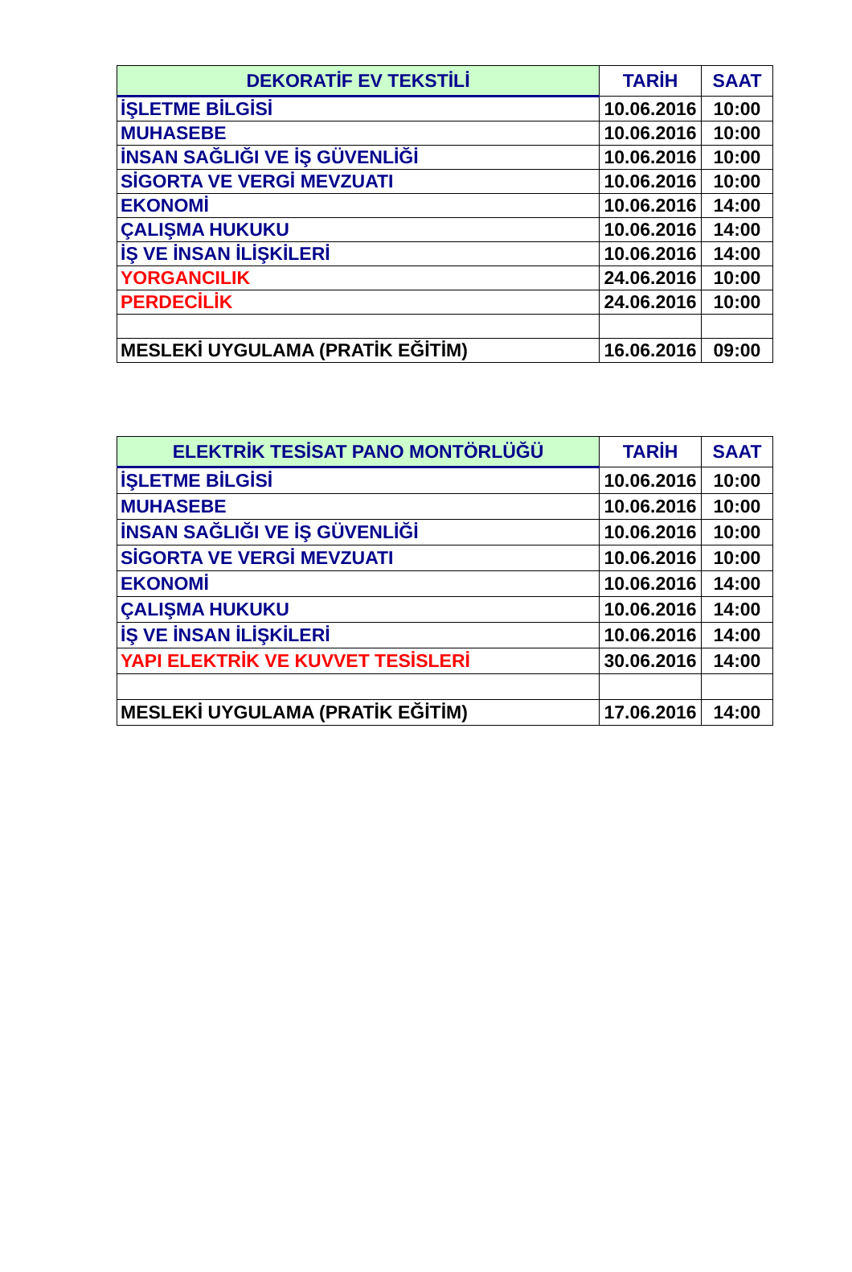| DEKORATİF EV TEKSTİLİ | TARİH | SAAT |
| --- | --- | --- |
| İŞLETME BİLGİSİ | 10.06.2016 | 10:00 |
| MUHASEBE | 10.06.2016 | 10:00 |
| İNSAN SAĞLIĞI VE İŞ GÜVENLİĞİ | 10.06.2016 | 10:00 |
| SİGORTA VE VERGİ MEVZUATI | 10.06.2016 | 10:00 |
| EKONOMİ | 10.06.2016 | 14:00 |
| ÇALIŞMA HUKUKU | 10.06.2016 | 14:00 |
| İŞ VE İNSAN İLİŞKİLERİ | 10.06.2016 | 14:00 |
| YORGANCILIK | 24.06.2016 | 10:00 |
| PERDECİLİK | 24.06.2016 | 10:00 |
| MESLEKİ UYGULAMA (PRATİK EĞİTİM) | 16.06.2016 | 09:00 |
| ELEKTRİK TESİSAT PANO MONTÖRLÜĞÜ | TARİH | SAAT |
| --- | --- | --- |
| İŞLETME BİLGİSİ | 10.06.2016 | 10:00 |
| MUHASEBE | 10.06.2016 | 10:00 |
| İNSAN SAĞLIĞI VE İŞ GÜVENLİĞİ | 10.06.2016 | 10:00 |
| SİGORTA VE VERGİ MEVZUATI | 10.06.2016 | 10:00 |
| EKONOMİ | 10.06.2016 | 14:00 |
| ÇALIŞMA HUKUKU | 10.06.2016 | 14:00 |
| İŞ VE İNSAN İLİŞKİLERİ | 10.06.2016 | 14:00 |
| YAPI ELEKTRİK VE KUVVET TESİSLERİ | 30.06.2016 | 14:00 |
| MESLEKİ UYGULAMA (PRATİK EĞİTİM) | 17.06.2016 | 14:00 |